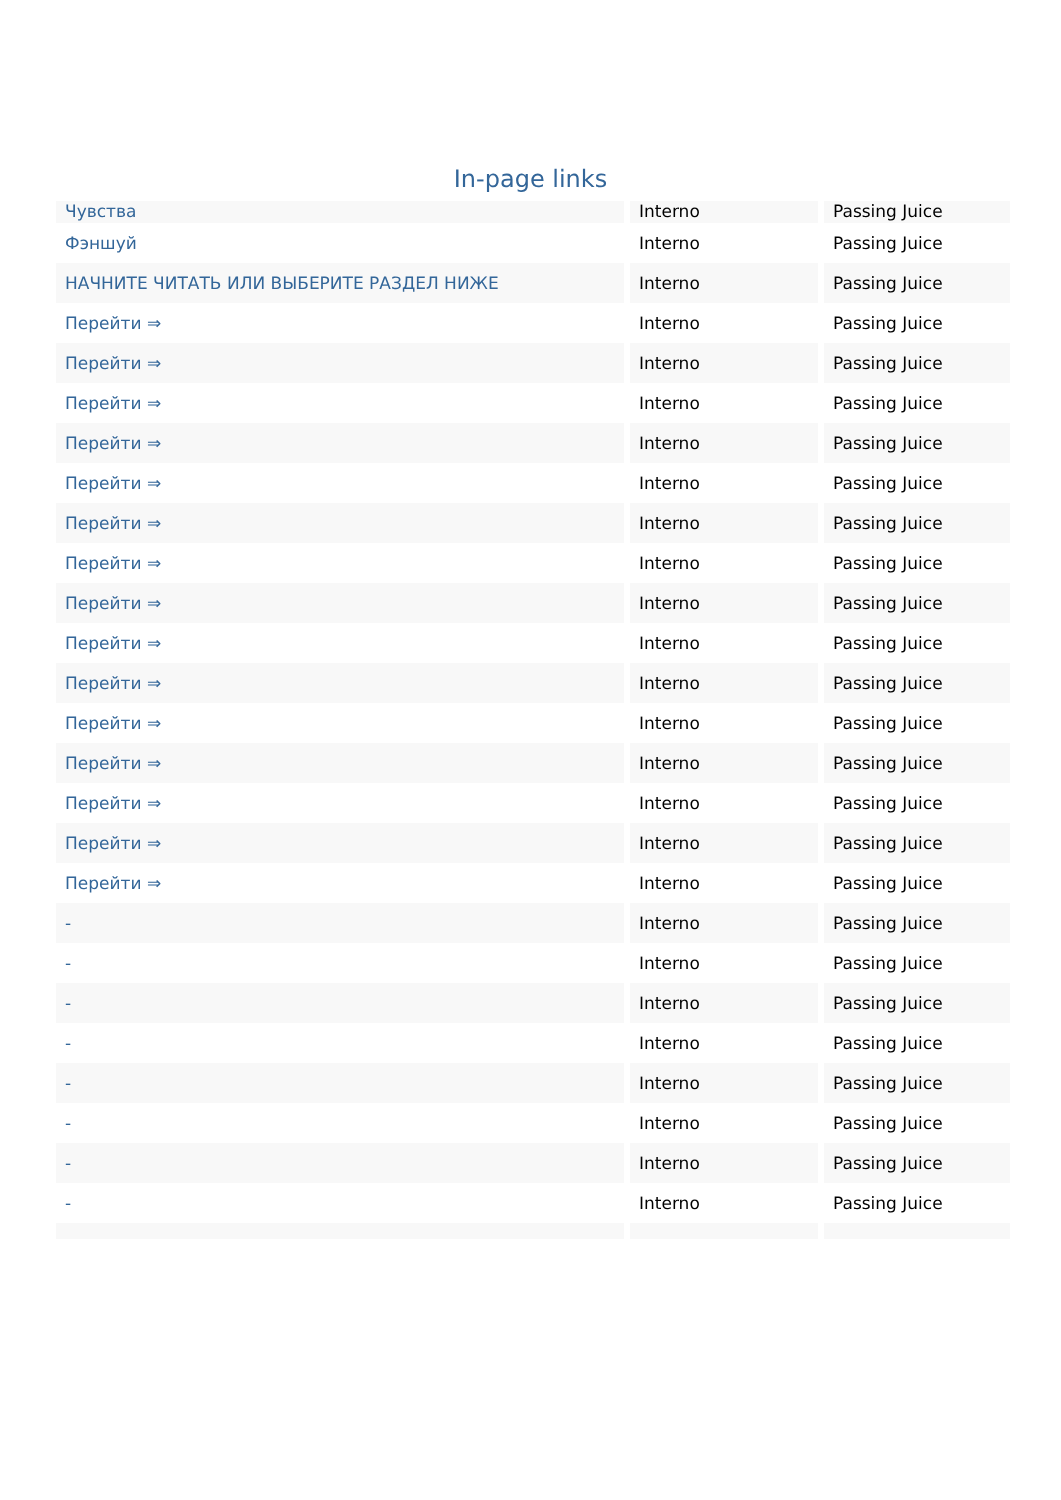In-page links
| Чувства | Interno | Passing Juice |
| Фэншуй | Interno | Passing Juice |
| НАЧНИТЕ ЧИТАТЬ ИЛИ ВЫБЕРИТЕ РАЗДЕЛ НИЖЕ | Interno | Passing Juice |
| Перейти ⇒ | Interno | Passing Juice |
| Перейти ⇒ | Interno | Passing Juice |
| Перейти ⇒ | Interno | Passing Juice |
| Перейти ⇒ | Interno | Passing Juice |
| Перейти ⇒ | Interno | Passing Juice |
| Перейти ⇒ | Interno | Passing Juice |
| Перейти ⇒ | Interno | Passing Juice |
| Перейти ⇒ | Interno | Passing Juice |
| Перейти ⇒ | Interno | Passing Juice |
| Перейти ⇒ | Interno | Passing Juice |
| Перейти ⇒ | Interno | Passing Juice |
| Перейти ⇒ | Interno | Passing Juice |
| Перейти ⇒ | Interno | Passing Juice |
| Перейти ⇒ | Interno | Passing Juice |
| Перейти ⇒ | Interno | Passing Juice |
| - | Interno | Passing Juice |
| - | Interno | Passing Juice |
| - | Interno | Passing Juice |
| - | Interno | Passing Juice |
| - | Interno | Passing Juice |
| - | Interno | Passing Juice |
| - | Interno | Passing Juice |
| - | Interno | Passing Juice |